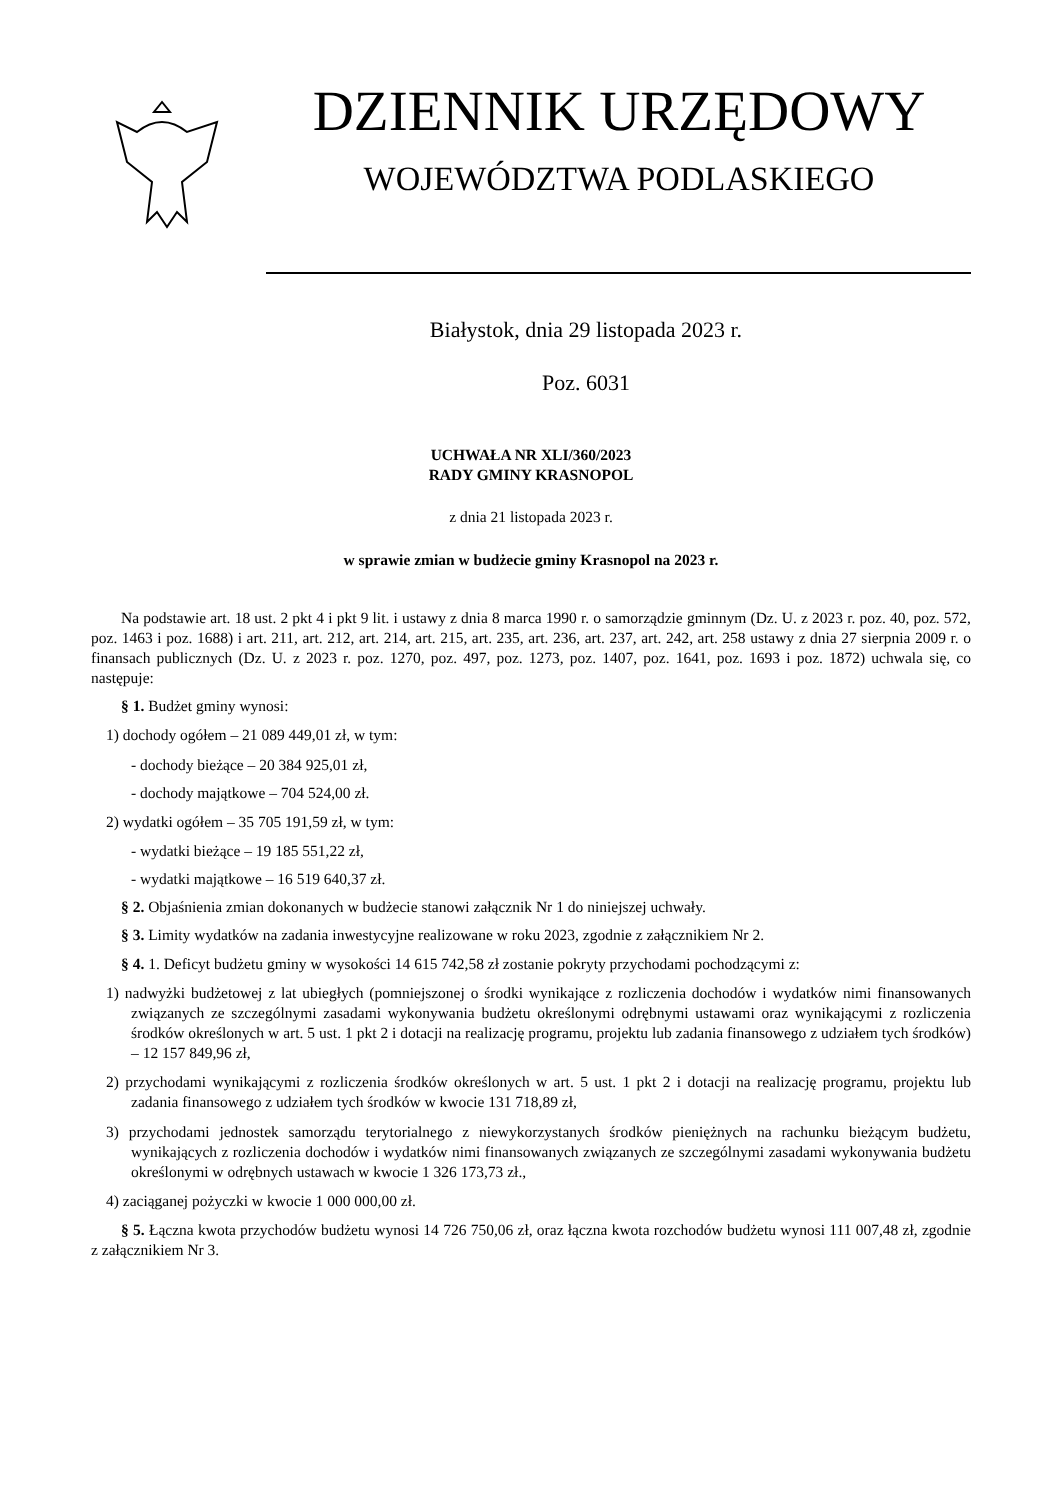DZIENNIK URZĘDOWY
WOJEWÓDZTWA PODLASKIEGO
Białystok, dnia 29 listopada 2023 r.
Poz. 6031
UCHWAŁA NR XLI/360/2023
RADY GMINY KRASNOPOL
z dnia 21 listopada 2023 r.
w sprawie zmian w budżecie gminy Krasnopol na 2023 r.
Na podstawie art. 18 ust. 2 pkt 4 i pkt 9 lit. i ustawy z dnia 8 marca 1990 r. o samorządzie gminnym (Dz. U. z 2023 r. poz. 40, poz. 572, poz. 1463 i poz. 1688) i art. 211, art. 212, art. 214, art. 215, art. 235, art. 236, art. 237, art. 242, art. 258 ustawy z dnia 27 sierpnia 2009 r. o finansach publicznych (Dz. U. z 2023 r. poz. 1270, poz. 497, poz. 1273, poz. 1407, poz. 1641, poz. 1693 i poz. 1872) uchwala się, co następuje:
§ 1. Budżet gminy wynosi:
1) dochody ogółem – 21 089 449,01 zł, w tym:
- dochody bieżące – 20 384 925,01 zł,
- dochody majątkowe – 704 524,00 zł.
2) wydatki ogółem – 35 705 191,59 zł, w tym:
- wydatki bieżące – 19 185 551,22 zł,
- wydatki majątkowe – 16 519 640,37 zł.
§ 2. Objaśnienia zmian dokonanych w budżecie stanowi załącznik Nr 1 do niniejszej uchwały.
§ 3. Limity wydatków na zadania inwestycyjne realizowane w roku 2023, zgodnie z załącznikiem Nr 2.
§ 4. 1. Deficyt budżetu gminy w wysokości 14 615 742,58 zł zostanie pokryty przychodami pochodzącymi z:
1) nadwyżki budżetowej z lat ubiegłych (pomniejszonej o środki wynikające z rozliczenia dochodów i wydatków nimi finansowanych związanych ze szczególnymi zasadami wykonywania budżetu określonymi odrębnymi ustawami oraz wynikającymi z rozliczenia środków określonych w art. 5 ust. 1 pkt 2 i dotacji na realizację programu, projektu lub zadania finansowego z udziałem tych środków) – 12 157 849,96 zł,
2) przychodami wynikającymi z rozliczenia środków określonych w art. 5 ust. 1 pkt 2 i dotacji na realizację programu, projektu lub zadania finansowego z udziałem tych środków w kwocie 131 718,89 zł,
3) przychodami jednostek samorządu terytorialnego z niewykorzystanych środków pieniężnych na rachunku bieżącym budżetu, wynikających z rozliczenia dochodów i wydatków nimi finansowanych związanych ze szczególnymi zasadami wykonywania budżetu określonymi w odrębnych ustawach w kwocie 1 326 173,73 zł.,
4) zaciąganej pożyczki w kwocie 1 000 000,00 zł.
§ 5. Łączna kwota przychodów budżetu wynosi 14 726 750,06 zł, oraz łączna kwota rozchodów budżetu wynosi 111 007,48 zł, zgodnie z załącznikiem Nr 3.